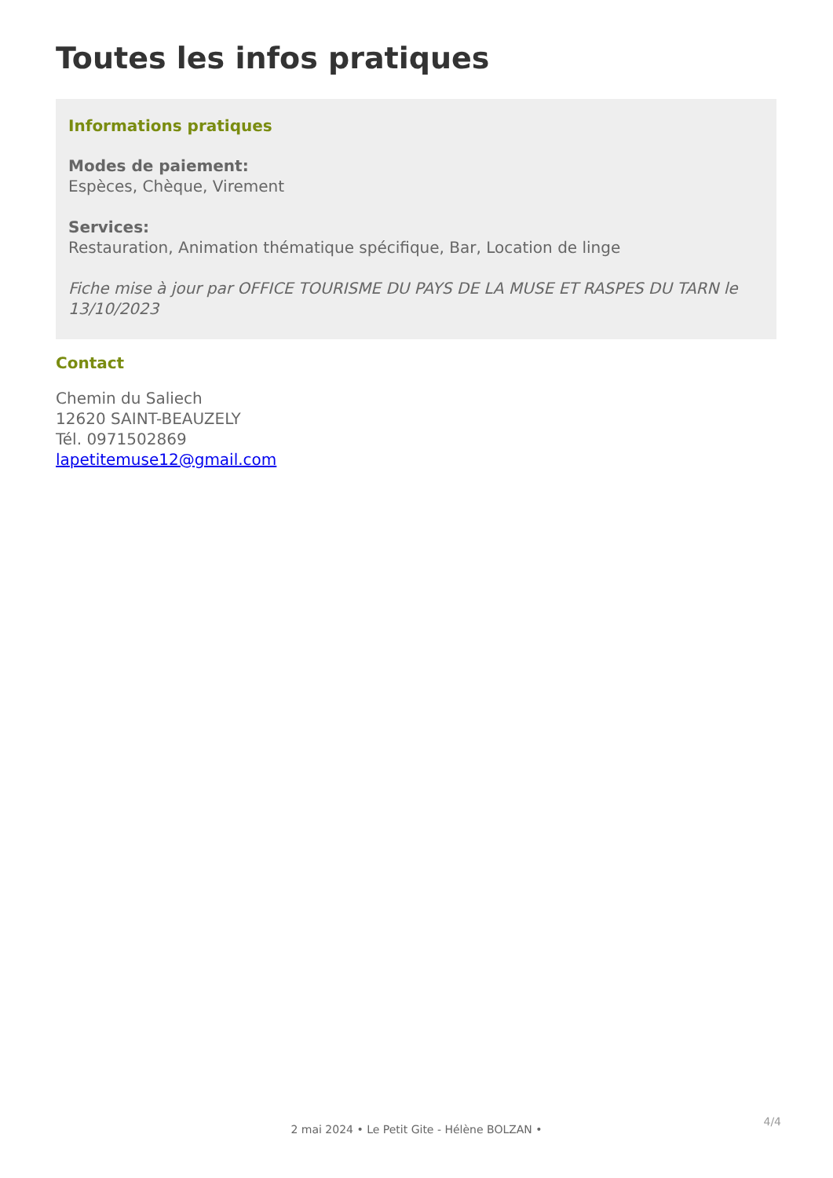Toutes les infos pratiques
Informations pratiques
Modes de paiement:
Espèces, Chèque, Virement
Services:
Restauration, Animation thématique spécifique, Bar, Location de linge
Fiche mise à jour par OFFICE TOURISME DU PAYS DE LA MUSE ET RASPES DU TARN le 13/10/2023
Contact
Chemin du Saliech
12620 SAINT-BEAUZELY
Tél. 0971502869
lapetitemuse12@gmail.com
4/4
2 mai 2024 • Le Petit Gite - Hélène BOLZAN •